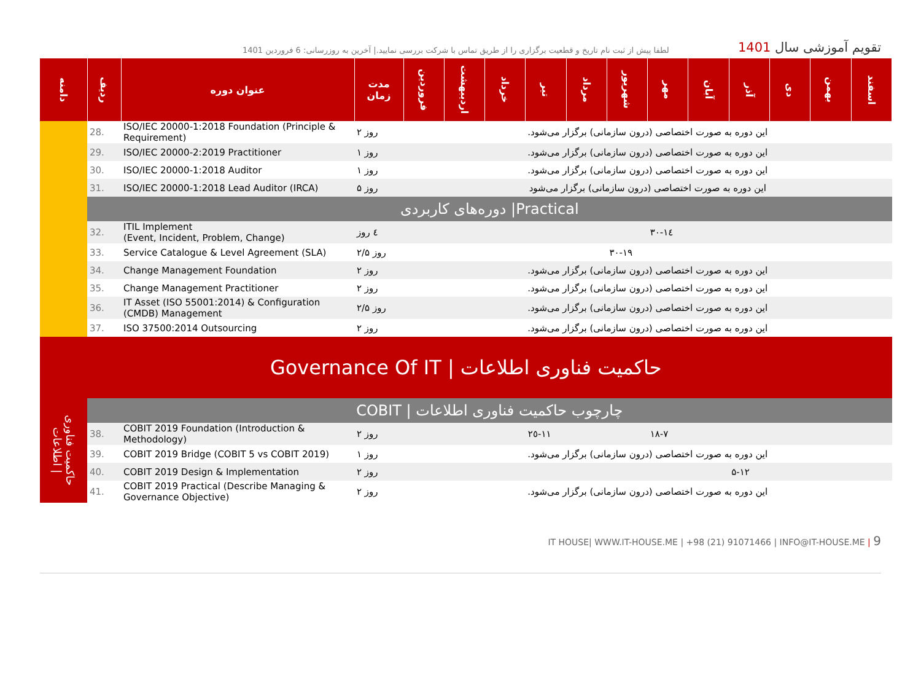لطفا پیش از ثبت نام تاریخ و قطعیت برگزاری را از طریق تماس با شرکت بررسی نمایید.| آخرین به روزرسانی: 6 فروردین 1401
تقویم آموزشی سال 1401
| دامنه | ردیف | عنوان دوره | مدت زمان | فروردین | اردیبهشت | خرداد | تیر | مرداد | شهریور | مهر | آبان | آذر | دی | بهمن | اسفند |
| --- | --- | --- | --- | --- | --- | --- | --- | --- | --- | --- | --- | --- | --- | --- | --- |
| | 28. | ISO/IEC 20000-1:2018 Foundation (Principle & Requirement) | ۲ روز | این دوره به صورت اختصاصی (درون سازمانی) برگزار می‌شود. | | | | | | | | | | | |
| | 29. | ISO/IEC 20000-2:2019 Practitioner | ۱ روز | این دوره به صورت اختصاصی (درون سازمانی) برگزار می‌شود. | | | | | | | | | | | |
| | 30. | ISO/IEC 20000-1:2018 Auditor | ۱ روز | این دوره به صورت اختصاصی (درون سازمانی) برگزار می‌شود. | | | | | | | | | | | |
| | 31. | ISO/IEC 20000-1:2018 Lead Auditor (IRCA) | ۵ روز | این دوره به صورت اختصاصی (درون سازمانی) برگزار می‌شود | | | | | | | | | | | |
| | دوره‌های کاربردی /Practical | | | | | | | | | | | | | | |
| | 32. | ITIL Implement (Event, Incident, Problem, Change) | ٤ روز | | | | | | | ١٤-٣٠ | | | | | |
| | 33. | Service Catalogue & Level Agreement (SLA) | ۲/۵ روز | | | | | | ١٩-٣٠ | | | | | | |
| | 34. | Change Management Foundation | ۲ روز | این دوره به صورت اختصاصی (درون سازمانی) برگزار می‌شود. | | | | | | | | | | | |
| | 35. | Change Management Practitioner | ۲ روز | این دوره به صورت اختصاصی (درون سازمانی) برگزار می‌شود. | | | | | | | | | | | |
| | 36. | IT Asset (ISO 55001:2014) & Configuration (CMDB) Management | ۲/۵ روز | این دوره به صورت اختصاصی (درون سازمانی) برگزار می‌شود. | | | | | | | | | | | |
| | 37. | ISO 37500:2014 Outsourcing | ۲ روز | این دوره به صورت اختصاصی (درون سازمانی) برگزار می‌شود. | | | | | | | | | | | |
| Governance Of IT / حاکمیت فناوری اطلاعات | | | | | | | | | | | | | | | |
| حاکمیت فناوری اطلاعات / | COBIT / چارچوب حاکمیت فناوری اطلاعات | | | | | | | | | | | | | | |
| | 38. | COBIT 2019 Foundation (Introduction & Methodology) | ۲ روز | | | | ١١-٢٥ | | | ٧-١٨ | | | | | |
| | 39. | COBIT 2019 Bridge (COBIT 5 vs COBIT 2019) | ۱ روز | این دوره به صورت اختصاصی (درون سازمانی) برگزار می‌شود. | | | | | | | | | | | |
| | 40. | COBIT 2019 Design & Implementation | ۲ روز | | | | | | | | | ۵-۱۲ | | | |
| | 41. | COBIT 2019 Practical (Describe Managing & Governance Objective) | ۲ روز | این دوره به صورت اختصاصی (درون سازمانی) برگزار می‌شود. | | | | | | | | | | | |
IT HOUSE| WWW.IT-HOUSE.ME | +98 (21) 91071466 | INFO@IT-HOUSE.ME | 9